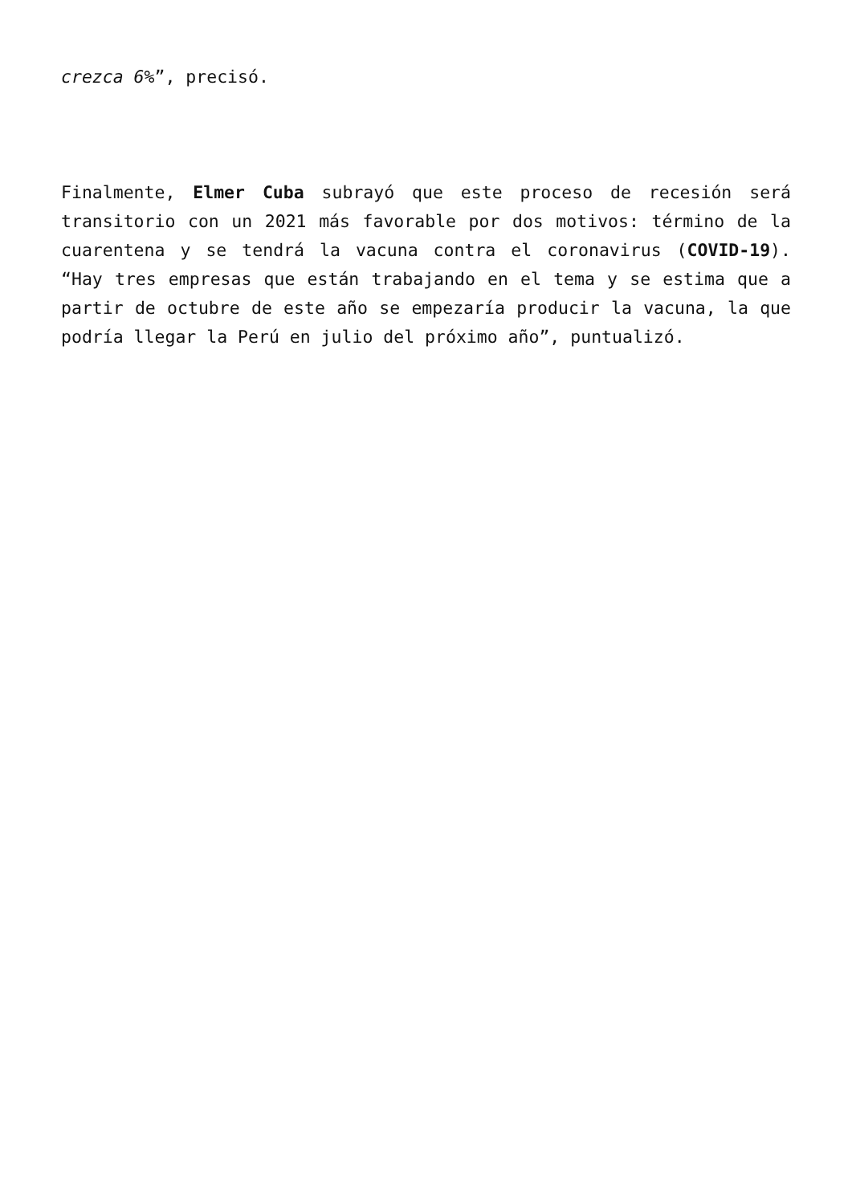crezca 6%”, precisó.
Finalmente, Elmer Cuba subrayó que este proceso de recesión será transitorio con un 2021 más favorable por dos motivos: término de la cuarentena y se tendrá la vacuna contra el coronavirus (COVID-19). “Hay tres empresas que están trabajando en el tema y se estima que a partir de octubre de este año se empezaría producir la vacuna, la que podría llegar la Perú en julio del próximo año”, puntualizó.